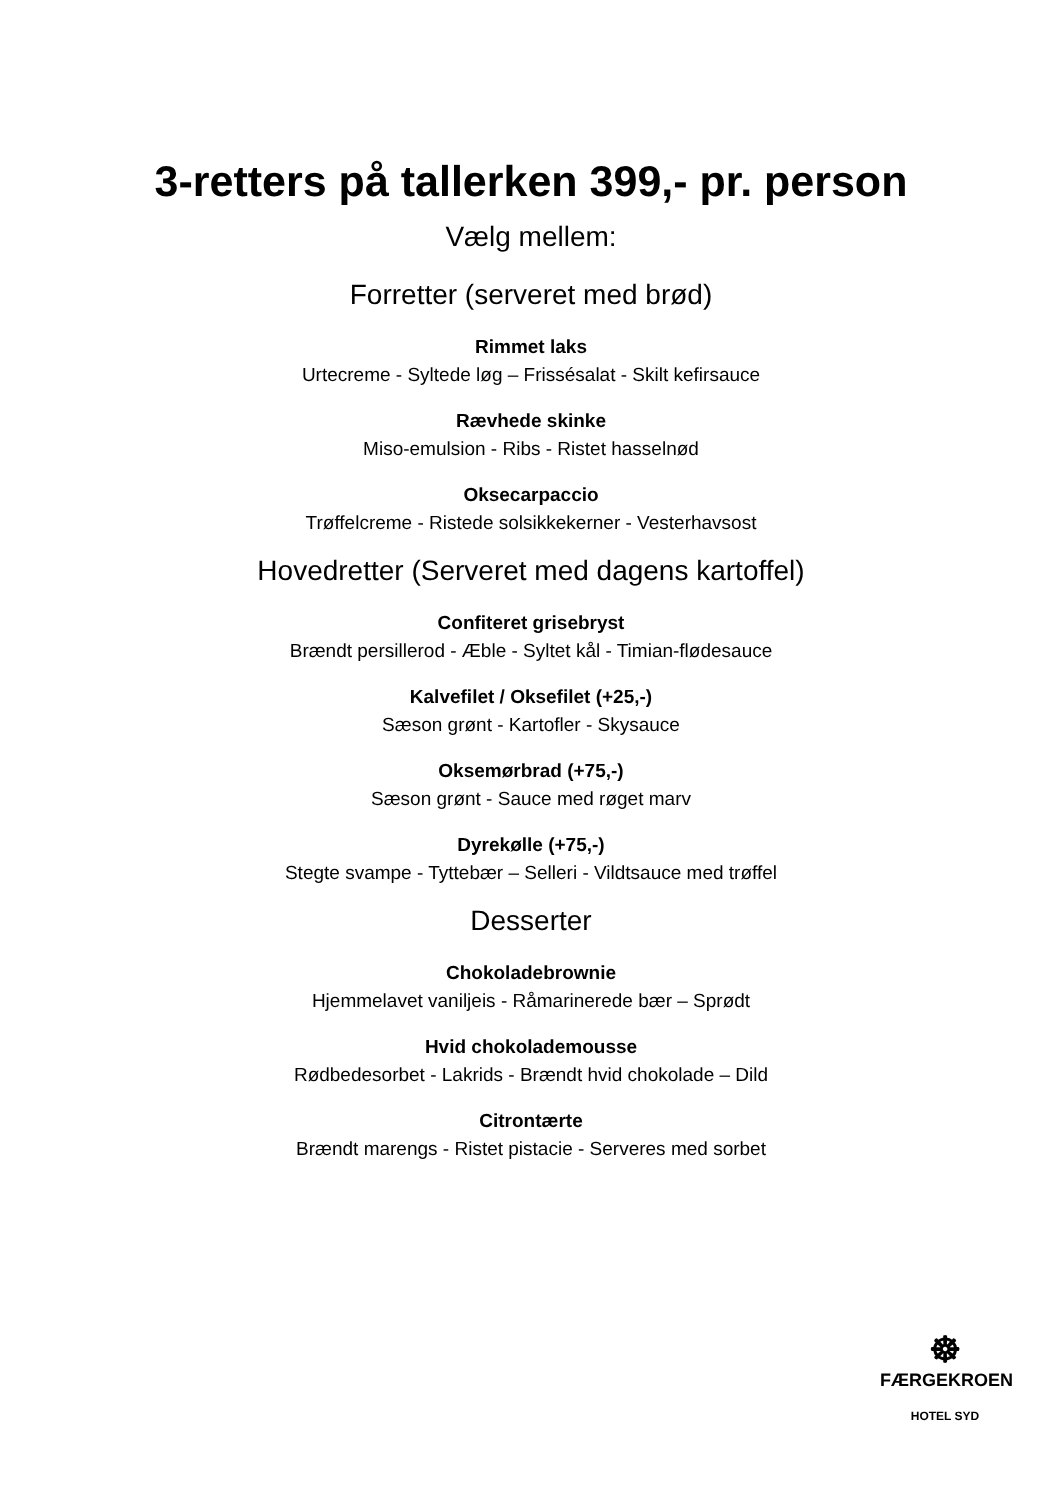3-retters på tallerken 399,- pr. person
Vælg mellem:
Forretter (serveret med brød)
Rimmet laks
Urtecreme - Syltede løg – Frissésalat - Skilt kefirsauce
Rævhede skinke
Miso-emulsion - Ribs - Ristet hasselnød
Oksecarpaccio
Trøffelcreme - Ristede solsikkekerner - Vesterhavsost
Hovedretter (Serveret med dagens kartoffel)
Confiteret grisebryst
Brændt persillerod - Æble - Syltet kål - Timian-flødesauce
Kalvefilet / Oksefilet (+25,-)
Sæson grønt - Kartofler - Skysauce
Oksemørbrad (+75,-)
Sæson grønt - Sauce med røget marv
Dyrekølle (+75,-)
Stegte svampe - Tyttebær – Selleri - Vildtsauce med trøffel
Desserter
Chokoladebrownie
Hjemmelavet vaniljeis - Råmarinerede bær – Sprødt
Hvid chokolademousse
Rødbedesorbet - Lakrids - Brændt hvid chokolade – Dild
Citrontærte
Brændt marengs - Ristet pistacie - Serveres med sorbet
☸
FÆRGEKROEN
HOTEL SYD